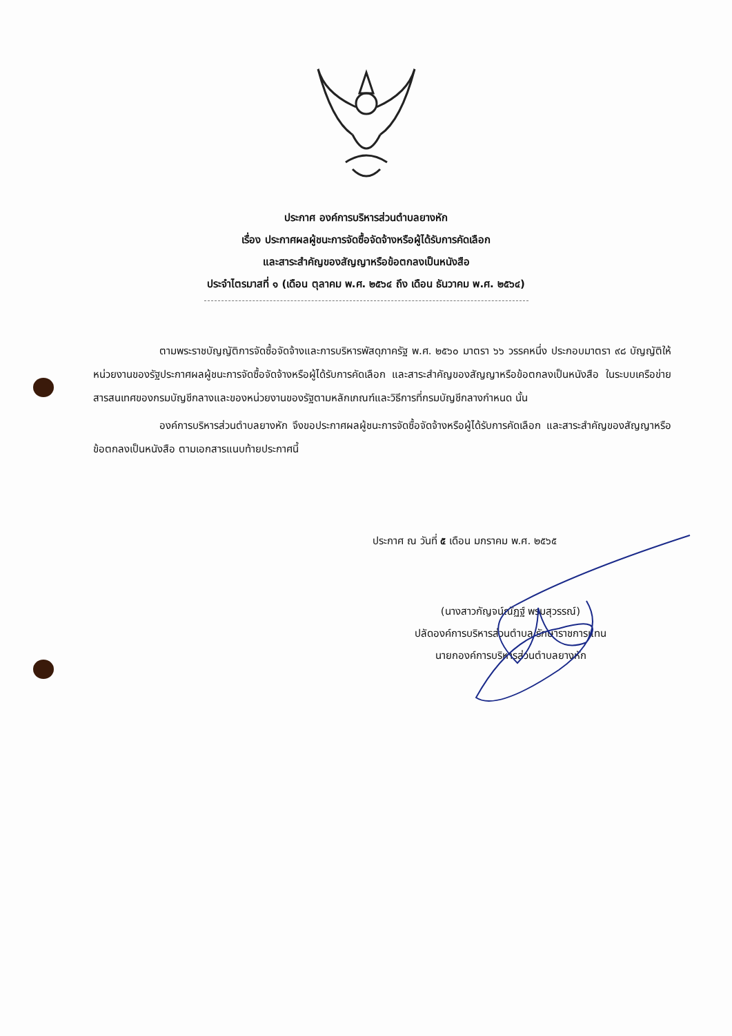ประกาศ องค์การบริหารส่วนตำบลยางหัก
เรื่อง ประกาศผลผู้ชนะการจัดซื้อจัดจ้างหรือผู้ได้รับการคัดเลือก
และสาระสำคัญของสัญญาหรือข้อตกลงเป็นหนังสือ
ประจำไตรมาสที่ ๑ (เดือน ตุลาคม พ.ศ. ๒๕๖๔ ถึง เดือน ธันวาคม พ.ศ. ๒๕๖๔)
ตามพระราชบัญญัติการจัดซื้อจัดจ้างและการบริหารพัสดุภาครัฐ พ.ศ. ๒๕๖๐ มาตรา ๖๖ วรรคหนึ่ง ประกอบมาตรา ๙๘ บัญญัติให้หน่วยงานของรัฐประกาศผลผู้ชนะการจัดซื้อจัดจ้างหรือผู้ได้รับการคัดเลือก และสาระสำคัญของสัญญาหรือข้อตกลงเป็นหนังสือ ในระบบเครือข่ายสารสนเทศของกรมบัญชีกลางและของหน่วยงานของรัฐตามหลักเกณฑ์และวิธีการที่กรมบัญชีกลางกำหนด นั้น
องค์การบริหารส่วนตำบลยางหัก จึงขอประกาศผลผู้ชนะการจัดซื้อจัดจ้างหรือผู้ได้รับการคัดเลือก และสาระสำคัญของสัญญาหรือข้อตกลงเป็นหนังสือ ตามเอกสารแนบท้ายประกาศนี้
ประกาศ ณ วันที่ ๕ เดือน มกราคม พ.ศ. ๒๕๖๕
(นางสาวกัญจน์ณัฏฐ์ พรมสุวรรณ์)
ปลัดองค์การบริหารส่วนตำบล รักษาราชการแทน
นายกองค์การบริหารส่วนตำบลยางหัก